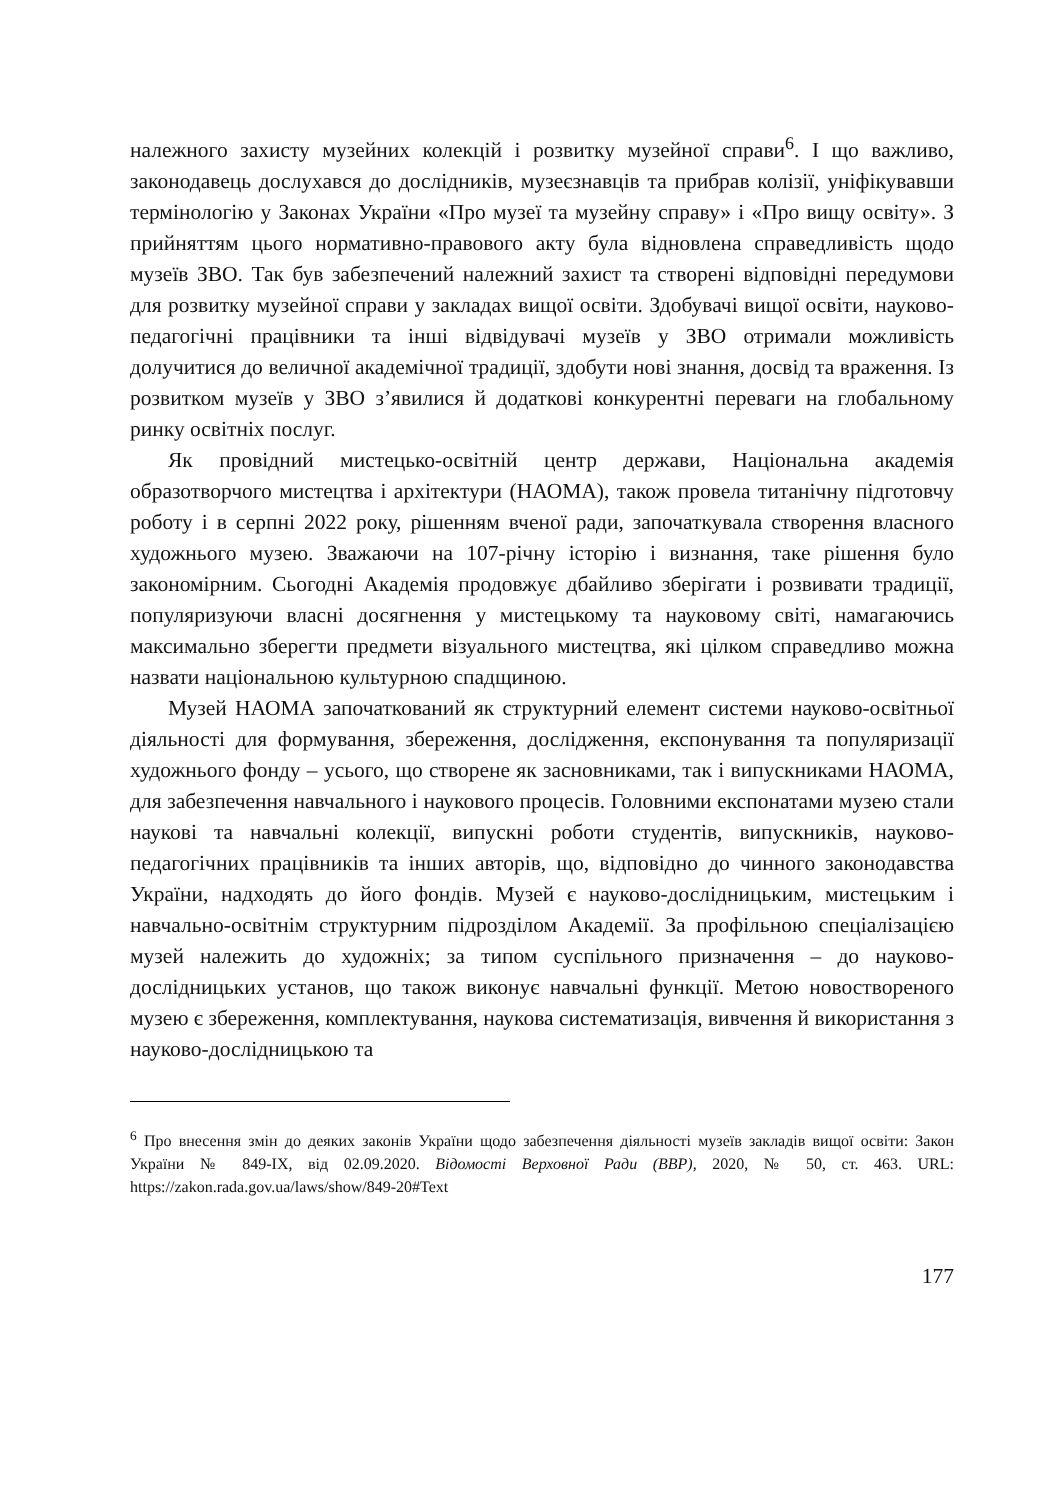належного захисту музейних колекцій і розвитку музейної справи<sup>6</sup>. І що важливо, законодавець дослухався до дослідників, музеєзнавців та прибрав колізії, уніфікувавши термінологію у Законах України «Про музеї та музейну справу» і «Про вищу освіту». З прийняттям цього нормативно-правового акту була відновлена справедливість щодо музеїв ЗВО. Так був забезпечений належний захист та створені відповідні передумови для розвитку музейної справи у закладах вищої освіти. Здобувачі вищої освіти, науково-педагогічні працівники та інші відвідувачі музеїв у ЗВО отримали можливість долучитися до величної академічної традиції, здобути нові знання, досвід та враження. Із розвитком музеїв у ЗВО з’явилися й додаткові конкурентні переваги на глобальному ринку освітніх послуг.
Як провідний мистецько-освітній центр держави, Національна академія образотворчого мистецтва і архітектури (НАОМА), також провела титанічну підготовчу роботу і в серпні 2022 року, рішенням вченої ради, започаткувала створення власного художнього музею. Зважаючи на 107-річну історію і визнання, таке рішення було закономірним. Сьогодні Академія продовжує дбайливо зберігати і розвивати традиції, популяризуючи власні досягнення у мистецькому та науковому світі, намагаючись максимально зберегти предмети візуального мистецтва, які цілком справедливо можна назвати національною культурною спадщиною.
Музей НАОМА започаткований як структурний елемент системи науково-освітньої діяльності для формування, збереження, дослідження, експонування та популяризації художнього фонду – усього, що створене як засновниками, так і випускниками НАОМА, для забезпечення навчального і наукового процесів. Головними експонатами музею стали наукові та навчальні колекції, випускні роботи студентів, випускників, науково-педагогічних працівників та інших авторів, що, відповідно до чинного законодавства України, надходять до його фондів. Музей є науково-дослідницьким, мистецьким і навчально-освітнім структурним підрозділом Академії. За профільною спеціалізацією музей належить до художніх; за типом суспільного призначення – до науково-дослідницьких установ, що також виконує навчальні функції. Метою новоствореного музею є збереження, комплектування, наукова систематизація, вивчення й використання з науково-дослідницькою та
<sup>6</sup> Про внесення змін до деяких законів України щодо забезпечення діяльності музеїв закладів вищої освіти: Закон України № 849-IX, від 02.09.2020. Відомості Верховної Ради (ВВР), 2020, № 50, ст. 463. URL: https://zakon.rada.gov.ua/laws/show/849-20#Text
177